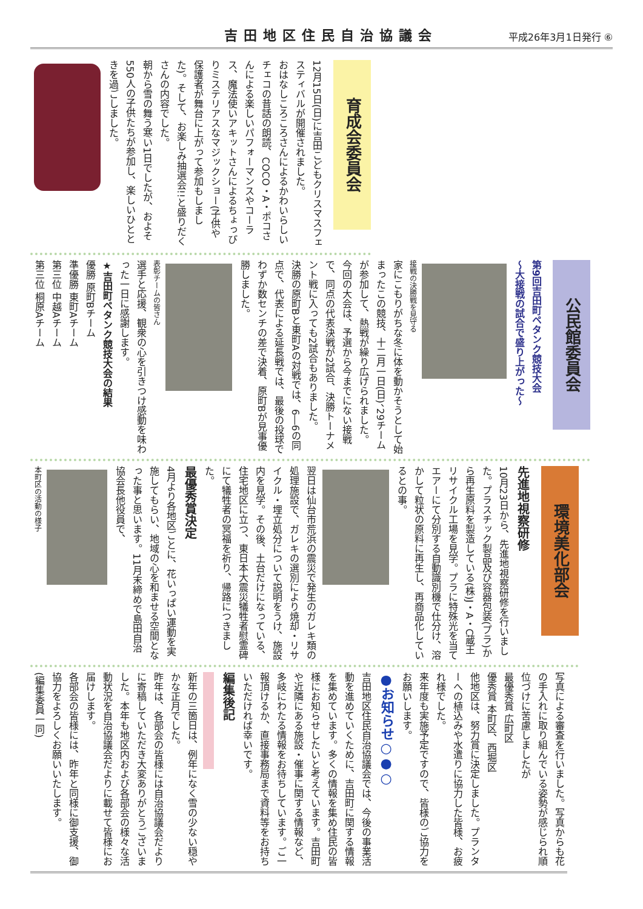吉田地区住民自治協議会
平成26年3月1日発行 ⑥
育成会委員会
12月15日(日)に吉田こどもクリスマスフェスティバルが開催されました。
おはなしころころさんによるかわいらしいチェコの昔話の朗読、COCO・A・ポコさんによる楽しいパフォーマンスやコーラス、魔法使いアキットさんによるちょっぴりミステリアスなマジックショー(子供や保護者が舞台に上がって参加もしました)。そして、お楽しみ抽選会!!と盛りだくさんの内容でした。
朝から雪の舞う寒い1日でしたが、およそ550人の子供たちが参加し、楽しいひとときを過ごしました。
公民館委員会
第9回吉田町ペタンク競技大会
～大接戦の試合で盛り上がった～
接戦の決勝戦を見守る
家にこもりがちな冬に体を動かそうとして始まったこの競技、十二月一日(日)、29チームが参加して、熱戦が繰り広げられました。
今回の大会は、予選から今までにない接戦で、同点の代表決戦が2試合、決勝トーナメント戦に入っても2試合もありました。
決勝の原町Bと東町Aの対戦では、6―6の同点で、代表による延長戦では、最後の投球でわずか数センチの差で決着、原町Bが見事優勝しました。
表彰チームの皆さん
選手と応援、観衆の心を引きつけ感動を味わった一日に感謝します。
★吉田町ペタンク競技大会の結果
優勝 原町Bチーム
準優勝 東町Aチーム
第三位 中越Aチーム
第三位 桐原Aチーム
環境美化部会
先進地視察研修
10月23日から、先進地視察研修を行いました。プラスチック製品及び容器包装(プラ)から再生原料を製造している(株)J・A・C蔵王リサイクル工場を見学。プラに特殊光を当てエアーにて分別する自動識別機で仕分け、溶かして粒状の原料に再生し、再商品化しているとの事。
翌日は仙台市荒浜の震災で発生のガレキ類の処理施設で、ガレキの選別により焼却・リサイクル・埋立処分について説明をうけ、施設内を見学。その後、土台だけになっている、住宅地区に立つ、東日本大震災犠牲者慰霊碑にて犠牲者の冥福を祈り、帰路につきました。
最優秀賞決定
4月より各地区ごとに、花いっぱい運動を実施してもらい、地域の心を和ませる空間となった事と思います。11月末締めで島田自治協会長他役員で、
本町区の活動の様子
写真による審査を行いました。写真からも花の手入れに取り組んでいる姿勢が感じられ順位づけに苦慮しましたが
最優秀賞 広町区
優秀賞 本町区、西堀区
他地区は、努力賞に決定しました。プランターへの植込みや水遣りに協力した皆様、お疲れ様でした。
来年度も実施予定ですので、皆様のご協力をお願いします。
●お知らせ○●○
吉田地区住民自治協議会では、今後の事業活動を進めていくために、吉田町に関する情報を集めています。多くの情報を集め住民の皆様にお知らせしたいと考えています。吉田町や近隣にある施設・催事に関する情報など、多岐にわたる情報をお待ちしています。ご一報頂けるか、直接事務局まで資料等をお持ちいただければ幸いです。
編集後記
新年の三箇日は、例年になく雪の少ない穏やかな正月でした。
昨年は、各部会の皆様には自治協議会だよりに寄稿していただき大変ありがとうございました。本年も地区内および各部会の様々な活動状況を自治協議会だよりに載せて皆様にお届けします。
各部会の皆様には、昨年と同様に御支援、御協力をよろしくお願いいたします。
(編集委員一同)